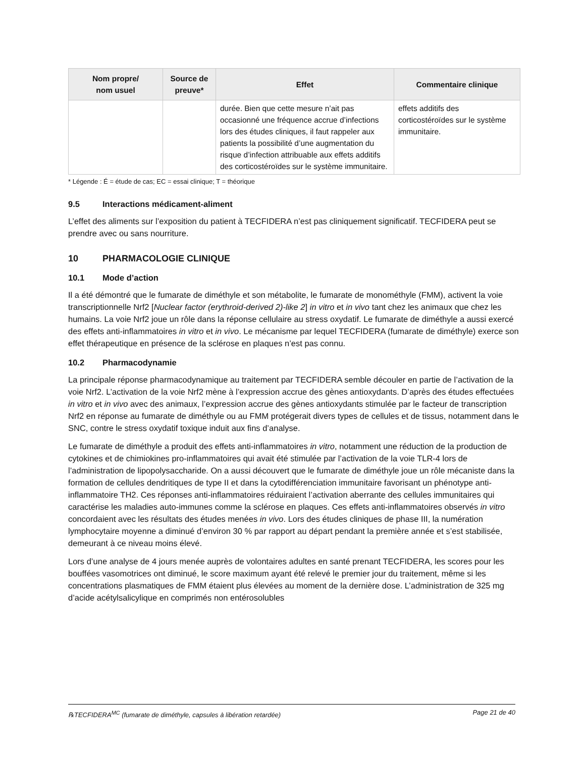| Nom propre/ nom usuel | Source de preuve* | Effet | Commentaire clinique |
| --- | --- | --- | --- |
| | | durée. Bien que cette mesure n’ait pas occasionné une fréquence accrue d’infections lors des études cliniques, il faut rappeler aux patients la possibilité d’une augmentation du risque d’infection attribuable aux effets additifs des corticostéroïdes sur le système immunitaire. | effets additifs des corticostéroïdes sur le système immunitaire. |
* Légende : É = étude de cas; EC = essai clinique; T = théorique
9.5 Interactions médicament-aliment
L’effet des aliments sur l’exposition du patient à TECFIDERA n’est pas cliniquement significatif. TECFIDERA peut se prendre avec ou sans nourriture.
10 PHARMACOLOGIE CLINIQUE
10.1 Mode d’action
Il a été démontré que le fumarate de diméthyle et son métabolite, le fumarate de monométhyle (FMM), activent la voie transcriptionnelle Nrf2 [Nuclear factor (erythroid-derived 2)-like 2] in vitro et in vivo tant chez les animaux que chez les humains. La voie Nrf2 joue un rôle dans la réponse cellulaire au stress oxydatif. Le fumarate de diméthyle a aussi exercé des effets anti-inflammatoires in vitro et in vivo. Le mécanisme par lequel TECFIDERA (fumarate de diméthyle) exerce son effet thérapeutique en présence de la sclérose en plaques n’est pas connu.
10.2 Pharmacodynamie
La principale réponse pharmacodynamique au traitement par TECFIDERA semble découler en partie de l’activation de la voie Nrf2. L’activation de la voie Nrf2 mène à l’expression accrue des gènes antioxydants. D’après des études effectuées in vitro et in vivo avec des animaux, l’expression accrue des gènes antioxydants stimulée par le facteur de transcription Nrf2 en réponse au fumarate de diméthyle ou au FMM protégerait divers types de cellules et de tissus, notamment dans le SNC, contre le stress oxydatif toxique induit aux fins d’analyse.
Le fumarate de diméthyle a produit des effets anti-inflammatoires in vitro, notamment une réduction de la production de cytokines et de chimiokines pro-inflammatoires qui avait été stimulée par l’activation de la voie TLR-4 lors de l’administration de lipopolysaccharide. On a aussi découvert que le fumarate de diméthyle joue un rôle mécaniste dans la formation de cellules dendritiques de type II et dans la cytodifférenciation immunitaire favorisant un phénotype anti-inflammatoire TH2. Ces réponses anti-inflammatoires réduiraient l’activation aberrante des cellules immunitaires qui caractérise les maladies auto-immunes comme la sclérose en plaques. Ces effets anti-inflammatoires observés in vitro concordaient avec les résultats des études menées in vivo. Lors des études cliniques de phase III, la numération lymphocytaire moyenne a diminué d’environ 30 % par rapport au départ pendant la première année et s’est stabilisée, demeurant à ce niveau moins élevé.
Lors d’une analyse de 4 jours menée auprès de volontaires adultes en santé prenant TECFIDERA, les scores pour les bouffées vasomotrices ont diminué, le score maximum ayant été relevé le premier jour du traitement, même si les concentrations plasmatiques de FMM étaient plus élevées au moment de la dernière dose. L’administration de 325 mg d’acide acétylsalicylique en comprimés non entérosolubles
℞TECFIDERA<sup>MC</sup> (fumarate de diméthyle, capsules à libération retardée) Page 21 de 40